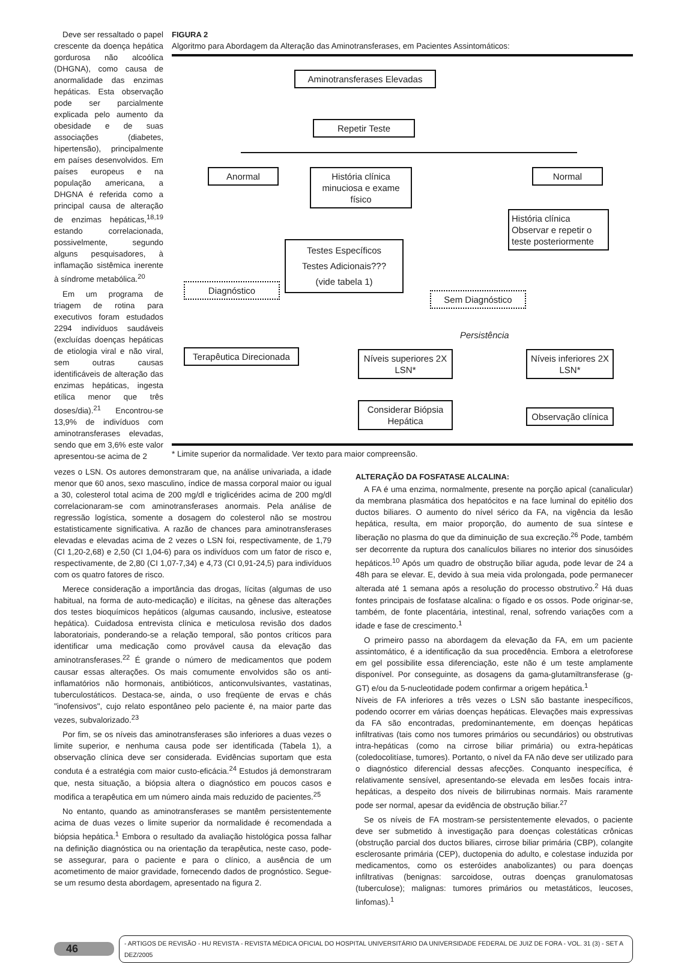Deve ser ressaltado o papel crescente da doença hepática gordurosa não alcoólica (DHGNA), como causa de anormalidade das enzimas hepáticas. Esta observação pode ser parcialmente explicada pelo aumento da obesidade e de suas associações (diabetes, hipertensão), principalmente em países desenvolvidos. Em países europeus e na população americana, a DHGNA é referida como a principal causa de alteração de enzimas hepáticas,<sup>18,19</sup> estando correlacionada, possivelmente, segundo alguns pesquisadores, à inflamação sistêmica inerente à síndrome metabólica.<sup>20</sup>
Em um programa de triagem de rotina para executivos foram estudados 2294 indivíduos saudáveis (excluídas doenças hepáticas de etiologia viral e não viral, sem outras causas identificáveis de alteração das enzimas hepáticas, ingesta etílica menor que três doses/dia).<sup>21</sup> Encontrou-se 13,9% de indivíduos com aminotransferases elevadas, sendo que em 3,6% este valor apresentou-se acima de 2
FIGURA 2
Algoritmo para Abordagem da Alteração das Aminotransferases, em Pacientes Assintomáticos:
Aminotransferases Elevadas
Repetir Teste
Anormal
História clínica minuciosa e exame físico
Normal
História clínica Observar e repetir o teste posteriormente
Testes Específicos
Testes Adicionais???
(vide tabela 1)
Diagnóstico
Sem Diagnóstico
Persistência
Terapêutica Direcionada
Níveis superiores 2X LSN*
Níveis inferiores 2X LSN*
Considerar Biópsia Hepática
Observação clínica
* Limite superior da normalidade. Ver texto para maior compreensão.
vezes o LSN. Os autores demonstraram que, na análise univariada, a idade menor que 60 anos, sexo masculino, índice de massa corporal maior ou igual a 30, colesterol total acima de 200 mg/dl e triglicérides acima de 200 mg/dl correlacionaram-se com aminotransferases anormais. Pela análise de regressão logística, somente a dosagem do colesterol não se mostrou estatisticamente significativa. A razão de chances para aminotransferases elevadas e elevadas acima de 2 vezes o LSN foi, respectivamente, de 1,79 (CI 1,20-2,68) e 2,50 (CI 1,04-6) para os indivíduos com um fator de risco e, respectivamente, de 2,80 (CI 1,07-7,34) e 4,73 (CI 0,91-24,5) para indivíduos com os quatro fatores de risco.
Merece consideração a importância das drogas, lícitas (algumas de uso habitual, na forma de auto-medicação) e ilícitas, na gênese das alterações dos testes bioquímicos hepáticos (algumas causando, inclusive, esteatose hepática). Cuidadosa entrevista clínica e meticulosa revisão dos dados laboratoriais, ponderando-se a relação temporal, são pontos críticos para identificar uma medicação como provável causa da elevação das aminotransferases.<sup>22</sup> É grande o número de medicamentos que podem causar essas alterações. Os mais comumente envolvidos são os anti-inflamatórios não hormonais, antibióticos, anticonvulsivantes, vastatinas, tuberculostáticos. Destaca-se, ainda, o uso freqüente de ervas e chás "inofensivos", cujo relato espontâneo pelo paciente é, na maior parte das vezes, subvalorizado.<sup>23</sup>
Por fim, se os níveis das aminotransferases são inferiores a duas vezes o limite superior, e nenhuma causa pode ser identificada (Tabela 1), a observação clínica deve ser considerada. Evidências suportam que esta conduta é a estratégia com maior custo-eficácia.<sup>24</sup> Estudos já demonstraram que, nesta situação, a biópsia altera o diagnóstico em poucos casos e modifica a terapêutica em um número ainda mais reduzido de pacientes.<sup>25</sup>
No entanto, quando as aminotransferases se mantêm persistentemente acima de duas vezes o limite superior da normalidade é recomendada a biópsia hepática.<sup>1</sup> Embora o resultado da avaliação histológica possa falhar na definição diagnóstica ou na orientação da terapêutica, neste caso, pode-se assegurar, para o paciente e para o clínico, a ausência de um acometimento de maior gravidade, fornecendo dados de prognóstico. Segue-se um resumo desta abordagem, apresentado na figura 2.
ALTERAÇÃO DA FOSFATASE ALCALINA:
A FA é uma enzima, normalmente, presente na porção apical (canalicular) da membrana plasmática dos hepatócitos e na face luminal do epitélio dos ductos biliares. O aumento do nível sérico da FA, na vigência da lesão hepática, resulta, em maior proporção, do aumento de sua síntese e liberação no plasma do que da diminuição de sua excreção.<sup>26</sup> Pode, também ser decorrente da ruptura dos canalículos biliares no interior dos sinusóides hepáticos.<sup>10</sup> Após um quadro de obstrução biliar aguda, pode levar de 24 a 48h para se elevar. E, devido à sua meia vida prolongada, pode permanecer alterada até 1 semana após a resolução do processo obstrutivo.<sup>2</sup> Há duas fontes principais de fosfatase alcalina: o fígado e os ossos. Pode originar-se, também, de fonte placentária, intestinal, renal, sofrendo variações com a idade e fase de crescimento.<sup>1</sup>
O primeiro passo na abordagem da elevação da FA, em um paciente assintomático, é a identificação da sua procedência. Embora a eletroforese em gel possibilite essa diferenciação, este não é um teste amplamente disponível. Por conseguinte, as dosagens da gama-glutamiltransferase (g-GT) e/ou da 5-nucleotidade podem confirmar a origem hepática.<sup>1</sup>
Níveis de FA inferiores a três vezes o LSN são bastante inespecíficos, podendo ocorrer em várias doenças hepáticas. Elevações mais expressivas da FA são encontradas, predominantemente, em doenças hepáticas infiltrativas (tais como nos tumores primários ou secundários) ou obstrutivas intra-hepáticas (como na cirrose biliar primária) ou extra-hepáticas (coledocolitíase, tumores). Portanto, o nível da FA não deve ser utilizado para o diagnóstico diferencial dessas afecções. Conquanto inespecífica, é relativamente sensível, apresentando-se elevada em lesões focais intra-hepáticas, a despeito dos níveis de bilirrubinas normais. Mais raramente pode ser normal, apesar da evidência de obstrução biliar.<sup>27</sup>
Se os níveis de FA mostram-se persistentemente elevados, o paciente deve ser submetido à investigação para doenças colestáticas crônicas (obstrução parcial dos ductos biliares, cirrose biliar primária (CBP), colangite esclerosante primária (CEP), ductopenia do adulto, e colestase induzida por medicamentos, como os esteróides anabolizantes) ou para doenças infiltrativas (benignas: sarcoidose, outras doenças granulomatosas (tuberculose); malignas: tumores primários ou metastáticos, leucoses, linfomas).<sup>1</sup>
46 - ARTIGOS DE REVISÃO - HU REVISTA - REVISTA MÉDICA OFICIAL DO HOSPITAL UNIVERSITÁRIO DA UNIVERSIDADE FEDERAL DE JUIZ DE FORA - VOL. 31 (3) - SET A DEZ/2005